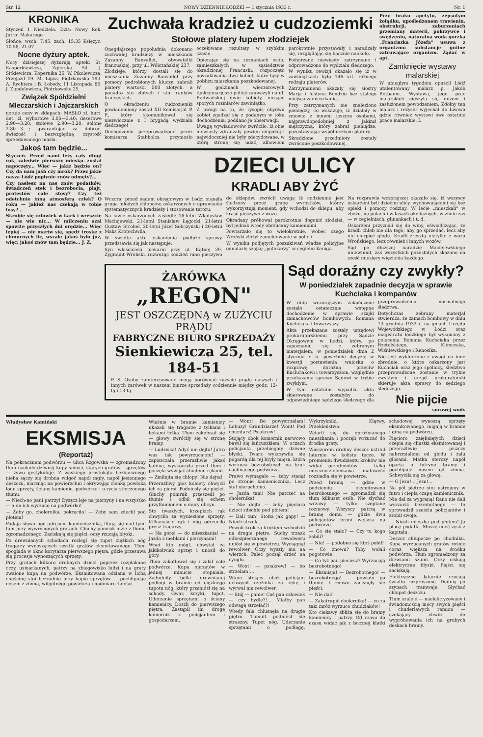Str. 12 NOWY DZIENNIK ŁODZKI — 1 stycznia 1933 r. Nr. 1
KRONIKA
Styczeń 1 Niedziela. Dziś: Nowy Rok. Jutro: Makarego
Słońce: wsch. 7.45, zach. 15.35 Księżyc: 10.58, 21.07
Nocne dyżury aptek.
Nocy dzisiejszej dyżurują apteki St. Kasperkiewicza, Zgierska 54. J. Sitkiewicza, Kopernika 26. W. Pikolewicza, Przejazd 19. M. Lipca, Piotrkowska 193. A. Rychtera i B. Łobody, 11 Listopada 86. J. Zundelewicza, Piotrkowska 25.
Związek Spółdzielni Mleczarskich i Jajczarskich
notuje ceny w sklepach: MASŁO zł. hurt. det. zł. wyborowe 3.05—3.40; deserowe 2.90—3.20; stołowe 2.90—3.20; solone 2.80—3.—; gwarantując za dobroć, świeżość i bezwzględną czystość sprzedawanego masła.
Jakoś tam będzie...
Styczeń. Przed nami leży cały długi rok, zaledwie pierwszy miesiąc został napoczęty... Więc — jakiż będzie on? Czy da nam jaśń czy mrok? Przez jakie nasza Łódź popłynie znów odmęty?...
Czy nasłesz na nas znów podatków, świadczeń stek i bezrobocia, plajt, protestów całe stosy? Czy też odetchnie inną atmosferą człek? O roku — jakież nas czekają w tobie losy?...
Skrobie się człowiek w kark i wreszcie — nie wie nic... W milczeniu szal spowite przyszłych dni orędzie... Więc lepiej — nie martw się, spędź troskę z chmurnych lic, wszak: jakoś było już, więc: jakoś znów tam będzie... J. Z.
Zuchwała kradzież u cudzoziemki
Stołowe platery łupem złodziejek
Onegdajszego popołudnia dokonano zuchwałej kradzieży w mieszkaniu Zuzanny Banvallet, obywatelki francuskiej, przy ul. Wólczańskiej 237.
Złodzieje, którzy dostali się do mieszkania Zuzanny Banvallet przy pomocy podrobionych kluczy, zabrali platery wartości 500 złotych, a ponadto sto złotych i sto franków francuskich.
O okradzeniu cudzoziemki powiadomiony został XII komisarjat P. P., który skomunikował się niezwłocznie z I brygadą wydziału śledczego!
Dochodzenie przeprowadzone przez komisarza Stabholca przyniosło oczekiwane rezultaty w szybkim czasie.
Opierając się na zeznaniach osób, zamieszkałych w sąsiedztwie okradzionej Francuski, rozpoczęto poszukiwania dwu kobiet, które były w pobliżu mieszkania poszkodowanej.
W godzinach wieczorowych funkcjonarjusze policji zauważyli na ul. Radwańskiej dwie kobiety, niosące sporych rozmiarów zawiniątko.
Z uwagi na to, że rysopis obydwu kobiet zgadzał się z podanym w toku dochodzenia, poddano je obserwacji.
Uwagę wywiadowców zwróciło, iż obie niewiasty zdradzały pewien niepokój i najwidoczniej nie były zdecydowane, w którą stronę się udać, albowiem parokrotnie przystawały i naradzały się, rozglądając się bacznie naokoło.
Podejrzane niewiasty zatrzymano i odprowadzono do wydziału śledczego.
W wyniku rewizji okazało się iż w zawiniątkach było 146 szt. różnego rodzaju platerów.
Zatrzymanemi okazały się siostry Marja i Justyna Bendzio bez stałego miejsca zamieszkania.
Przy zatrzymanych nie znaleziono pieniędzy, co wskazuje, iż działały w zmowie z innemi jeszcze osobami, najprawdopodobniej z jakimś mężczyzną, który zabrał pieniądze, pozostawiając wspólniczkom platery.
Skradzione przedmioty zostały zwrócone poszkodowanej.
Przy braku apetytu, zepsutym żołądku, upośledzonem trawieniu, obstrukcji, zaburzeniach przemiany materii, pokrzywce i swędzeniu, naturalna woda gorzka „Franciszka Józefa" usuwa z organizmu substancje gnilne zatruwające organizm. Żądać w apt.
Zamknięcie wystawy malarskiej
W ubiegłym tygodniu opuścił Łódź utalentowany malarz p. Jakób Rotbaum. Wystawa, jego prac malarskich cieszyła się dużem i zasłużonem powodzeniem. Zdolny ten malarz i reżyser wyjechał do Lwowa gdzie również wystawi swe ostatnie prace malarskie. L.
DZIECI ULICY
KRADLI ABY ŻYĆ
Wczoraj przed sądem okręgowym w Łodzi stanęła grupa młodych chłopców, oskarżonych o uprawianie systematycznych kradzieży i stosowanie teroru.
Na ławie oskarżonych zasiedli: 18-letni Władysław Maciejewski, 21-letni Stanisław Łęgocki, 21-letni Gustaw Strobel, 20-letni Józef Sobczyński i 20-letni Maks Krotochwila.
W świetle aktu oskarżenia podłoże sprawy przedstawia się jak następuje:
Syn właściciela piekarni przy ul. Kątnej 39, Zygmunt Wroński, rozwożąc codzień rano pieczywo do sklepów, zwrócił uwagę iż codziennie jest śledzony przez grupę wyrostków, którzy wykorzystują moment, gdy wchodzi do sklepu, aby kraść pieczywo z wozu.
Okradany próbował parokrotnie dogonić złodziei, był jednak wtedy obrzucany kamieniami.
Powtarzało się to wielokrotnie, wobec czego Wroński złożył zameldowanie w policji.
W wyniku podjętych poszukiwań władze policyjne odnalazły szajkę „potokarzy" w cegielni Kenigа.
Na rozprawie wczorajszej okazało się, iż wszyscy oskarżeni byli dziećmi ulicy, wychowującemi się bez opieki i pomocy rodziny. W lecie „mieszkali" w zbożu, na polach i w lasach okolicznych, w zimie zaś — w cegielniach, glinankach i t. d.
Oskarżeni przyznali się do winy, oświadczając, że kradli chleb nie dla tego, aby go sprzedać, lecz aby nie cierpieć głodu. Kradli zresztą nietylko z wozu Wrońskiego, lecz również i innych wozów.
Sąd po dłuższej naradzie Maciejewskiego uniewinnił, zaś wszystkich pozostałych skazano na sześć miesięcy więzienia każdego.
ŻARÓWKA
„REGON"
JEST OSZCZĘDNĄ w ZUŻYCIU PRĄDU
FABRYCZNE BIURO SPRZEDAŻY
Sienkiewicza 25, tel. 184-51
P. S. Osoby zainteresowane mogą porównać zużycie prądu naszych i innych żarówek w naszem biurze sprzedaży codziennie między godz. 12-tą i 13-tą.
Sąd doraźny czy zwykły?
W poniedziałek zapadnie decyzja w sprawie Kuchciaka i kompanów
W dniu wczorajszym zakończone zostało ostatecznie wstępne dochodzenie w sprawie szajki zamachowców bombowych: Romana Kuchciaka i towarzyszy.
Akta przekazane zostały urzędowi prokuratorskiemu przy Sądzie Okręgowym w Łodzi, który, po zapoznaniu się z zebranym materjałem, w poniedziałek dnia 2 stycznia r. b. poweźmie decyzję w kwestji postawienia wniosku o rozprawę doraźną przeciw Kuchciakowi i towarzyszom, względnie przekazania sprawy Sądowi w trybie zwykłym.
W tym ostatnim wypadku akta skierowane zostałyby do odpowiedniego sędziego śledczego dla przeprowadzenia normalnego śledztwa.
Dotychczas zebrany materjał stwierdza, że zamach bombowy w dniu 13 grudnia 1932 r. na gmach Urzędu Wojewódzkiego w Łodzi oraz magistratu łódzkiego był wykonany z polecenia Romana Kuchciaka przez Rzetelskiego, Klimczaka, Wiśniewskiego i Renosika.
Nie jest wykluczone z uwagi na inne zbrodnie, o które oskarżony jest Kuchciak oraz jego spólnicy, śledztwo przeprowadzone zostanie w trybie zwykłym i urząd prokuratorski skieruje akta sprawy do sędziego śledczego.
Nie pijcie
surowej wody
Władysław Kamiński
EKSMISJA
(Reportaż)
Na pokracznem podwórzu — ulica Rzgowska — zgromadzony tłum naokoło dziwnej kupy śmieci, starych gratów i sprzętów — żywo gestykuluje. Z wąskiego prostokąta bezbarwnego nieba sączy się drobna wilgoć napół mgły, napół jesiennego deszczu, marznąc na powierzchni i okrywając cienką powłoką lodu sprzęty, ściany kamienic, podwórze i o-rycia stłoczonego tłumu.
— Niech-no pani patrzy! Dyszcz leje na pierzyny i na wszystko — a on ich wyrzuco na podwórko!
— Żeby go, cholernika, pokręciło! — Żeby sam zdechł pod płotem!
Padają słowa pod adresem kamienicznika, litują się nad tymi tam przy wywróconych gratach. Głuchy pomruk idzie z tłumu zgromadzonego. Zaciskają się pięści, oczy rzucają błyski.
Po drewnianych schodach rozlegl się tupot ciężkich nóg tragarzy wynoszących resztki gratów eksmitowanego. Tłum spoglada w okno korytarza pierwszego piętra, gdzie przesuwa się procesja wynoszących sprzęty.
Przy gratach kilkoro drobnych dzieci poprzez rozpłakane oczy, usmarkanych, patrzy na zbiegowisko ludzi i na graty zwalone kupą na podwórze. Eksmitowana odziana w lichą chuścinę stoi bezradnie przy kupie sprzętów — pochlipując nosem z zimna, wilgotnego powietrza i nadmiaru żałości.
Właśnie w bramie kamienicy ukazali się tragarze z tylkami i bokami łóżka. Tłum zakołysał się — głowy zwróciły się w stronę bramy.
— Ludziska! Adyć nie dejta! Jutro was tak powyrzucajom! — zapiszczała przeraźliwie jakaś babina, wyskoczyła przed tłum i poczęła wywijać chudemi rękami.
— Zmiłujta się chłopy! Nie dejta!
Przeraźliwy głos kobiety chwycił ich za piersi. Podniosły się pięści. Głuchy pomruk przeszedł po tłumie i odbił się echem przytłumionem o mury oficyn.
Sto twardych, krzepkich rąk chwyciło za wyniesione sprzęty. Kilkanaście rąk i nóg odrzuciło precz tragarzy.
— Na górę! — do mieszkania! — Jazda z meblami i pierzynami!
Wnet kto mógł, chwytał za jakikolwiek sprzęt i unosił do góry.
Tłum zakotłował się i zalał całe podwórze. Kupa sprzętów w jednej minucie stopniała. Zadudniły belki drewnianej podłogi w bramie od ciężkiego tupotu nóg, który przeniósł się na schody. Gwar, krzyki, tupot. Uderzanie sprzętami o ściany kamienicy. Doszli do pierwszego piętra. Zastąpił im drogę komornik z policjantem i gospodarzem.
— Wont! Bo powystrzelam! Łobuzy! Grandziarze! Wont! Pod cmentarz! Psiakrew!
Stojący obok komornik nerwowo bawił się łańcuszkiem. W oczach policjanta przebiegały dziwne błyski. Twarz wykrzywiła się pogardą dla tej bryły mięsa, która wyrzuca bezrobotnych na bruk cuchnącego podwórza.
Prawo wymagało — żeby stanął po stronie kamienicznika. Lecz stał nieruchomo.
— Jazda tam! Nie patrzeć na cholernika!
— Nie dejta — żeby pięcioro dzieci zdechło pod płotem!
— Dali tam! Stoita jak gapy! — Niech strzela...
Powoli krok za krokiem wchodzili na drugie piętro. Suchy trzask odbezpieczanego rewolweru uniósł się w powietrzu. Wyciągnął rewolwer. Oczy wyszły mu na wierzch. Palec począł drżeć na cyngłu.
— Wont! — psiakrew! — bo strzelam!...
Wtem stojący obok policjant uchwycił rzeźnika za rękę i wyrwał mu rewolwer.
— Stój — panie! Coś pan człowiek — czy bydlę?!... Miałby pan odwagę strzelać?!
Wtedy fala chlusnęła na drugie piętro. Tumult podniósł się straszny. Tupot nóg. Uderzanie sprzętami o podłogę. Wykrzykniki. Klątwy. Przekleństwa.
Wdarli się do opróżnianego mieszkania i poczęli wrzucać do środka graty.
Wieczorem drobny deszcz ustroił latarnie w koliste tęcze. W promieniu dwudziestu kroków nie widać przedmiotów — tylko mleczno-zielonkawa matowość rozsiadła się w powietrze.
Przed bramą — gdzie w podziemiu eksmitowano bezrobotnego — zgromadził się tłum kilkuset osób. Nie słychać wrzawy — tylko szeptane rozmowy. Wszyscy patrzą w bramę domu — gdzie dwu policjantów broni wejścia na podwórze.
— Co się stało? — Czy tu kogo zabili?
— Nie! — podobno się ktoś pobił!
— Co znowu? Toby wołali pogotowie!
— Co tyż pan pleciesz? Wyrzucają bezrobotnego!
— Eksmisja! — Bezrobotnego! — bezrobotnego! — powiało po tłumie. I znowu zacisnęły się pięści.
— Nie dać!
— Zakatrupić cholernika! — co za taki mróz wyrzuco chudziaków!
Kto ciekawy zbliża się do bramy kamienicy i patrzy. Od czasu do czasu widać jak z bocznej klatki schodowej wynoszą sprzęty eksmitowanego, migają w bramie i giną na podwórzu.
Pięcioro zziębniętych dzieci czepia się chustki eksmitowanej i przeraźliwie piszczy nabrzmiałemi od głodu i żalu głosami. Matka sterczy napół oparta o futrynę bramy i pochlipuje nosem od zimna. Schwyciła się za głowę.
— O Jezu!... Jezu!...
Na pół piętrze stoi ustrojony w futro i ciepłą czapę kamienicznik.
Nie dał za wygraną! Rano nie dali wyrzucić bezrobotnego — to sprowadził sześciu policjantów i zrobił swoje.
— Niech mieszka pod płotem! Ja płacę podatki. Muszę mieć zysk z kapitału.
Deszcz chlupocze po chodniku. Kupa wyrzucanych gratów rośnie coraz większa na środku podwórza. Tłum zgromadzony za drzwiami szumi. Oczy ciskają elektryczne błyski. Pięści się zaciskają.
Elektryczne latarnie rzucają światło rozproszone. Dudnią po szynach tramwaje. Słychać chlupot deszczu.
Tłum szaleje — naelektryzowany i świadomością mocy swych pięści i chuderlawych ramion — czekający chwili do wypróbowania ich na grubych deskach bramy.